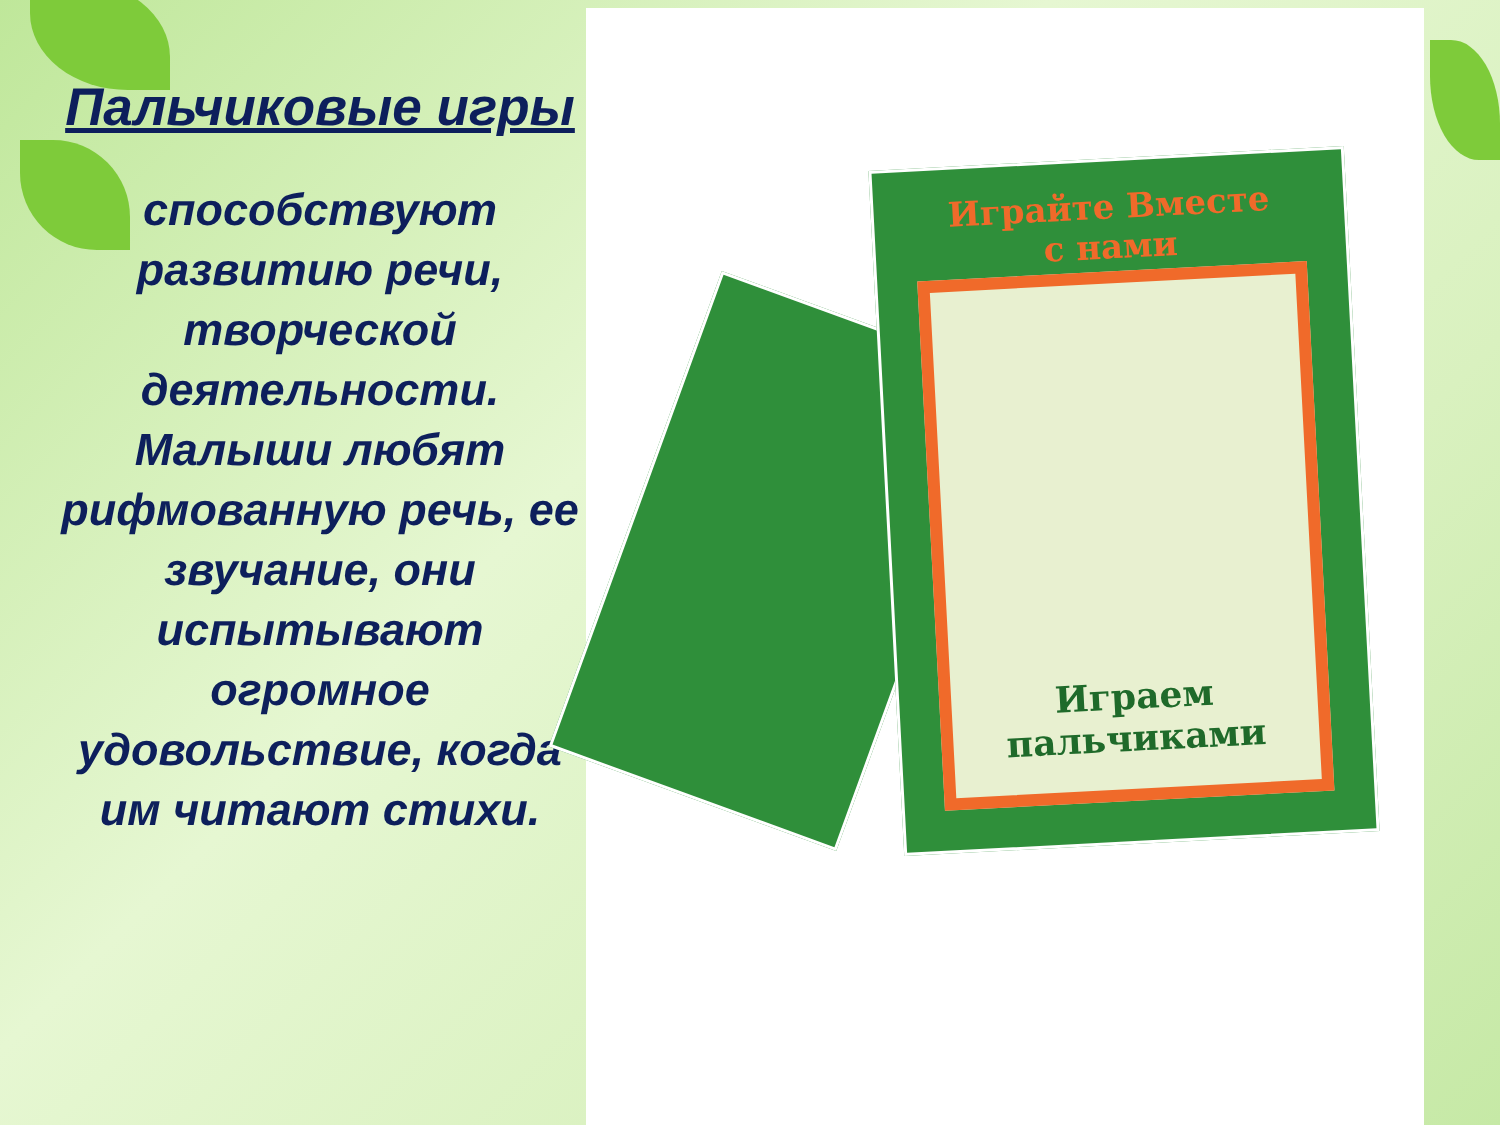Пальчиковые игры
способствуют развитию речи, творческой деятельности. Малыши любят рифмованную речь, ее звучание, они испытывают огромное удовольствие, когда им читают стихи.
Играйте Вместе
с нами
Играем
пальчиками